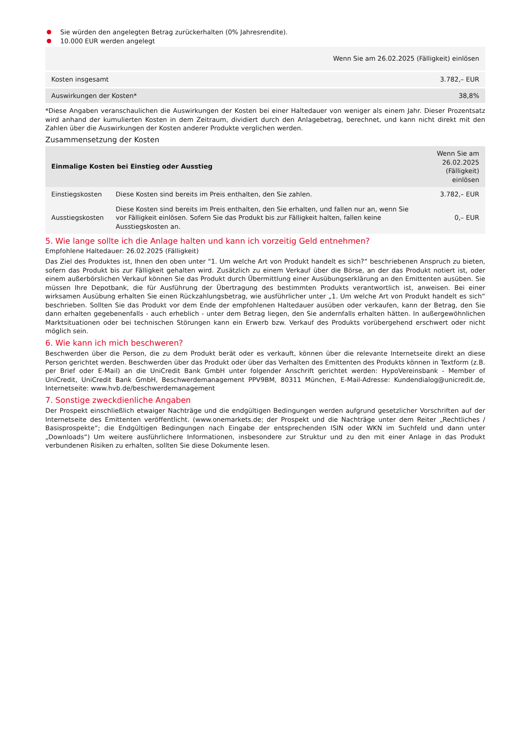Sie würden den angelegten Betrag zurückerhalten (0% Jahresrendite).
10.000 EUR werden angelegt
| | Wenn Sie am 26.02.2025 (Fälligkeit) einlösen |
| --- | --- |
| Kosten insgesamt | 3.782,– EUR |
| Auswirkungen der Kosten* | 38,8% |
*Diese Angaben veranschaulichen die Auswirkungen der Kosten bei einer Haltedauer von weniger als einem Jahr. Dieser Prozentsatz wird anhand der kumulierten Kosten in dem Zeitraum, dividiert durch den Anlagebetrag, berechnet, und kann nicht direkt mit den Zahlen über die Auswirkungen der Kosten anderer Produkte verglichen werden.
Zusammensetzung der Kosten
| Einmalige Kosten bei Einstieg oder Ausstieg | | Wenn Sie am 26.02.2025 (Fälligkeit) einlösen |
| --- | --- | --- |
| Einstiegskosten | Diese Kosten sind bereits im Preis enthalten, den Sie zahlen. | 3.782,– EUR |
| Ausstiegskosten | Diese Kosten sind bereits im Preis enthalten, den Sie erhalten, und fallen nur an, wenn Sie vor Fälligkeit einlösen. Sofern Sie das Produkt bis zur Fälligkeit halten, fallen keine Ausstiegskosten an. | 0,– EUR |
5. Wie lange sollte ich die Anlage halten und kann ich vorzeitig Geld entnehmen?
Empfohlene Haltedauer: 26.02.2025 (Fälligkeit)
Das Ziel des Produktes ist, Ihnen den oben unter "1. Um welche Art von Produkt handelt es sich?“ beschriebenen Anspruch zu bieten, sofern das Produkt bis zur Fälligkeit gehalten wird. Zusätzlich zu einem Verkauf über die Börse, an der das Produkt notiert ist, oder einem außerbörslichen Verkauf können Sie das Produkt durch Übermittlung einer Ausübungserklärung an den Emittenten ausüben. Sie müssen Ihre Depotbank, die für Ausführung der Übertragung des bestimmten Produkts verantwortlich ist, anweisen. Bei einer wirksamen Ausübung erhalten Sie einen Rückzahlungsbetrag, wie ausführlicher unter „1. Um welche Art von Produkt handelt es sich“ beschrieben. Sollten Sie das Produkt vor dem Ende der empfohlenen Haltedauer ausüben oder verkaufen, kann der Betrag, den Sie dann erhalten gegebenenfalls - auch erheblich - unter dem Betrag liegen, den Sie andernfalls erhalten hätten. In außergewöhnlichen Marktsituationen oder bei technischen Störungen kann ein Erwerb bzw. Verkauf des Produkts vorübergehend erschwert oder nicht möglich sein.
6. Wie kann ich mich beschweren?
Beschwerden über die Person, die zu dem Produkt berät oder es verkauft, können über die relevante Internetseite direkt an diese Person gerichtet werden. Beschwerden über das Produkt oder über das Verhalten des Emittenten des Produkts können in Textform (z.B. per Brief oder E-Mail) an die UniCredit Bank GmbH unter folgender Anschrift gerichtet werden: HypoVereinsbank - Member of UniCredit, UniCredit Bank GmbH, Beschwerdemanagement PPV9BM, 80311 München, E-Mail-Adresse: Kundendialog@unicredit.de, Internetseite: www.hvb.de/beschwerdemanagement
7. Sonstige zweckdienliche Angaben
Der Prospekt einschließlich etwaiger Nachträge und die endgültigen Bedingungen werden aufgrund gesetzlicher Vorschriften auf der Internetseite des Emittenten veröffentlicht. (www.onemarkets.de; der Prospekt und die Nachträge unter dem Reiter „Rechtliches / Basisprospekte“; die Endgültigen Bedingungen nach Eingabe der entsprechenden ISIN oder WKN im Suchfeld und dann unter „Downloads“) Um weitere ausführlichere Informationen, insbesondere zur Struktur und zu den mit einer Anlage in das Produkt verbundenen Risiken zu erhalten, sollten Sie diese Dokumente lesen.